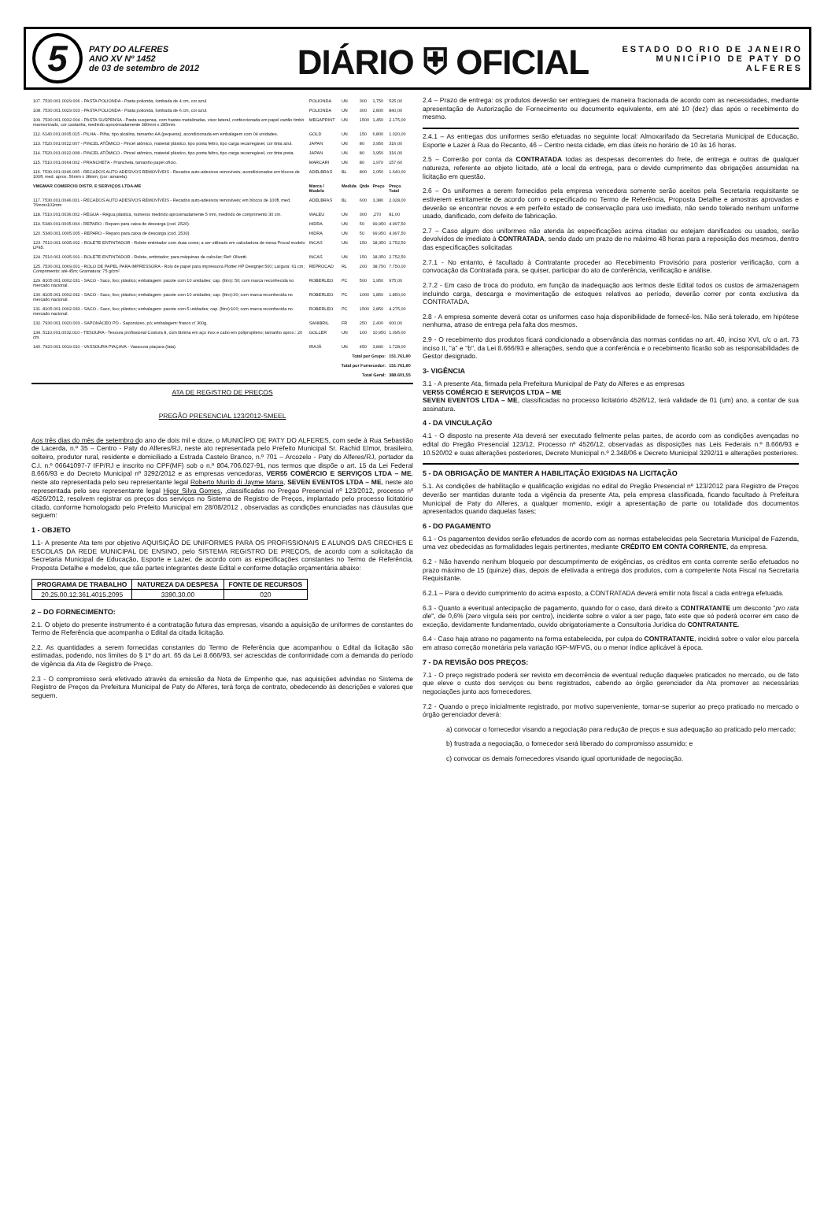5
PATY DO ALFERES
ANO XV Nº 1452
de 03 de setembro de 2012
DIÁRIO ⛨ OFICIAL
ESTADO DO RIO DE JANEIRO
MUNICÍPIO DE PATY DO ALFERES
| 107. 7530.001.0029.006 - PASTA POLIONDA - Pasta polionda, lombada de 4 cm, cor azul. | POLIONDA | UN | 300 | 1,750 | 525,00 |
| 108. 7530.001.0029.003 - PASTA POLIONDA - Pasta polionda, lombada de 6 cm, cor azul. | POLIONDA | UN | 300 | 2,800 | 840,00 |
| 109. 7530.001.0032.004 - PASTA SUSPENSA - Pasta suspensa, com hastes metalizadas, visor lateral, confeccionada em papel cartão timbó marmorizado, cor castanha, medindo aproximadamente 380mm x 285mm. | MEGAPRINT | UN | 1500 | 1,450 | 2.175,00 |
| 112. 6140.001.0005.015 - PILHA - Pilha, tipo alcalina, tamanho AA (pequena), acondicionada em embalagem com 04 unidades. | GOLD | UN | 150 | 6,800 | 1.020,00 |
| 113. 7520.001.0022.007 - PINCEL ATÔMICO - Pincel atômico, material plástico, tipo ponta feltro, tipo carga recarregável, cor tinta azul. | JAPAN | UN | 80 | 3,950 | 316,00 |
| 114. 7520.001.0022.008 - PINCEL ATÔMICO - Pincel atômico, material plástico, tipo ponta feltro, tipo carga recarregável, cor tinta preta. | JAPAN | UN | 80 | 3,950 | 316,00 |
| 115. 7510.001.0064.002 - PRANCHETA - Prancheta, tamanho papel ofício. | MARCARI | UN | 80 | 1,970 | 157,60 |
| 116. 7530.001.0046.005 - RECADOS AUTO ADESIVOS REMOVÍVEIS - Recados auto-adesivos removíveis; acondicionados em blocos de 100fl, med. aprox. 56mm x 38mm; (cor: amarela). | ADELBRAS | BL | 800 | 2,050 | 1.640,00 |
| VMGMAR COMERCIO DISTR. E SERVIÇOS LTDA-ME | Marca / Modelo | Medida | Qtde | Preço | Preço Total |
| 117. 7530.001.0046.001 - RECADOS AUTO ADESIVOS REMOVÍVEIS - Recados auto-adesivos removiveis; em blocos de 100fl, med. 76mmx102mm | ADELBRAS | BL | 600 | 3,380 | 2.028,00 |
| 118. 7510.001.0036.002 - RÉGUA - Régua plástica, numeros medindo aproximadamente 5 mm, medindo de comprimento 30 cm. | WALEU | UN | 300 | ,270 | 81,00 |
| 119. 5340.001.0005.004 - REPARO - Reparo para caixa de descarga (cod. 2520). | HIDRA | UN | 50 | 99,950 | 4.997,50 |
| 120. 5340.001.0005.005 - REPARO - Reparo para caixa de descarga (cod. 2530). | HIDRA | UN | 50 | 99,950 | 4.997,50 |
| 123. 7510.001.0035.002 - ROLETE ENTINTADOR - Rolete entintador com duas cores; a ser utilizado em calculadora de mesa Procal modelo LP45. | INCAS | UN | 150 | 18,350 | 2.752,50 |
| 124. 7510.001.0035.001 - ROLETE ENTINTADOR - Rolete, entintador; para máquinas de calcular; Ref: Olivetti. | INCAS | UN | 150 | 18,350 | 2.752,50 |
| 125. 7530.001.0069.001 - ROLO DE PAPEL PARA IMPRESSORA - Rolo de papel para impressora Plotter HP Designjet 500; Largura: 61 cm; Comprimento: até 45m; Gramatura: 75 g/cm². | REPROCAD | RL | 200 | 38,750 | 7.750,00 |
| 129. 8105.001.0002.031 - SACO - Saco, lixo; plástico; embalagem: pacote com 10 unidades; cap. (litro): 50; com marca reconhecida no mercado nacional. | ROBERLEO | PC | 500 | 1,950 | 975,00 |
| 130. 8105.001.0002.032 - SACO - Saco, lixo; plástico; embalagem: pacote com 10 unidades; cap. (litro):30; com marca reconhecida no mercado nacional. | ROBERLEO | PC | 1000 | 1,850 | 1.850,00 |
| 131. 8105.001.0002.033 - SACO - Saco, lixo; plástico; embalagem: pacote com 5 unidades; cap. (litro):100; com marca reconhecida no mercado nacional. | ROBERLEO | PC | 1500 | 2,850 | 4.275,00 |
| 132. 7930.001.0020.003 - SAPONÁCEO PÓ - Saponáceo, pó; embalagem: frasco c/ 300g. | SANIBRIL | FR | 250 | 2,400 | 600,00 |
| 134. 5110.001.0032.010 - TESOURA - Tesoura profissional Costura 8, com lâmina em aço inox e cabo em polipropileno; tamanho aprox.: 20 cm. | GOLLER | UN | 100 | 10,950 | 1.095,00 |
| 140. 7920.001.0019.010 - VASSOURA PIAÇAVA - Vassoura piaçava (lata). | IRAJÁ | UN | 450 | 3,840 | 1.728,00 |
| Total por Grupo: | | | | | 151.761,80 |
| Total por Fornecedor: | | | | | 151.761,80 |
| Total Geral: | | | | | 388.601,55 |
ATA DE REGISTRO DE PREÇOS
PREGÃO PRESENCIAL 123/2012-SMEEL
Aos três dias do mês de setembro do ano de dois mil e doze, o MUNICÍPO DE PATY DO ALFERES, com sede à Rua Sebastião de Lacerda, n.º 35 – Centro - Paty do Alferes/RJ, neste ato representada pelo Prefeito Municipal Sr. Rachid Elmor, brasileiro, solteiro, produtor rural, residente e domiciliado a Estrada Castelo Branco, n.º 701 – Arcozelo - Paty do Alferes/RJ, portador da C.I. n.º 06641097-7 IFP/RJ e inscrito no CPF(MF) sob o n.º 804.706.027-91, nos termos que dispõe o art. 15 da Lei Federal 8.666/93 e do Decreto Municipal nº 3292/2012 e as empresas vencedoras, VER55 COMÉRCIO E SERVIÇOS LTDA – ME, neste ato representada pelo seu representante legal Roberto Murilo di Jayme Marra, SEVEN EVENTOS LTDA – ME, neste ato representada pelo seu representante legal Higor Silva Gomes, ,classificadas no Pregao Presencial nº 123/2012, processo nº 4526/2012, resolvem registrar os preços dos serviços no Sistema de Registro de Preços, implantado pelo processo licitatório citado, conforme homologado pelo Prefeito Municipal em 28/08/2012 , observadas as condições enunciadas nas cláusulas que seguem:
1 - OBJETO
1.1- A presente Ata tem por objetivo AQUISIÇÃO DE UNIFORMES PARA OS PROFISSIONAIS E ALUNOS DAS CRECHES E ESCOLAS DA REDE MUNICIPAL DE ENSINO, pelo SISTEMA REGISTRO DE PREÇOS, de acordo com a solicitação da Secretaria Municipal de Educação, Esporte e Lazer, de acordo com as especificações constantes no Termo de Referência, Proposta Detalhe e modelos, que são partes integrantes deste Edital e conforme dotação orçamentária abaixo:
| PROGRAMA DE TRABALHO | NATUREZA DA DESPESA | FONTE DE RECURSOS |
| --- | --- | --- |
| 20.25.00.12.361.4015.2095 | 3390.30.00 | 020 |
2 – DO FORNECIMENTO:
2.1. O objeto do presente instrumento é a contratação futura das empresas, visando a aquisição de uniformes de constantes do Termo de Referência que acompanha o Edital da citada licitação.
2.2. As quantidades a serem fornecidas constantes do Termo de Referência que acompanhou o Edital da licitação são estimadas, podendo, nos limites do § 1º do art. 65 da Lei 8.666/93, ser acrescidas de conformidade com a demanda do período de vigência da Ata de Registro de Preço.
2.3 - O compromisso será efetivado através da emissão da Nota de Empenho que, nas aquisições advindas no Sistema de Registro de Preços da Prefeitura Municipal de Paty do Alferes, terá força de contrato, obedecendo às descrições e valores que seguem.
2.4 – Prazo de entrega: os produtos deverão ser entregues de maneira fracionada de acordo com as necessidades, mediante apresentação de Autorização de Fornecimento ou documento equivalente, em até 10 (dez) dias após o recebimento do mesmo.
2.4.1 – As entregas dos uniformes serão efetuadas no seguinte local: Almoxarifado da Secretaria Municipal de Educação, Esporte e Lazer á Rua do Recanto, 46 – Centro nesta cidade, em dias úteis no horário de 10 às 16 horas.
2.5 – Correrão por conta da CONTRATADA todas as despesas decorrentes do frete, de entrega e outras de qualquer natureza, referente ao objeto licitado, até o local da entrega, para o devido cumprimento das obrigações assumidas na licitação em questão.
2.6 – Os uniformes a serem fornecidos pela empresa vencedora somente serão aceitos pela Secretaria requisitante se estiverem estritamente de acordo com o especificado no Termo de Referência, Proposta Detalhe e amostras aprovadas e deverão se encontrar novos e em perfeito estado de conservação para uso imediato, não sendo tolerado nenhum uniforme usado, danificado, com defeito de fabricação.
2.7 – Caso algum dos uniformes não atenda às especificações acima citadas ou estejam danificados ou usados, serão devolvidos de imediato à CONTRATADA, sendo dado um prazo de no máximo 48 horas para a reposição dos mesmos, dentro das especificações solicitadas
2.7.1 - No entanto, é facultado à Contratante proceder ao Recebimento Provisório para posterior verificação, com a convocação da Contratada para, se quiser, participar do ato de conferência, verificação e análise.
2.7.2 - Em caso de troca do produto, em função da inadequação aos termos deste Edital todos os custos de armazenagem incluindo carga, descarga e movimentação de estoques relativos ao período, deverão correr por conta exclusiva da CONTRATADA.
2.8 - A empresa somente deverá cotar os uniformes caso haja disponibilidade de fornecê-los. Não será tolerado, em hipótese nenhuma, atraso de entrega pela falta dos mesmos.
2.9 - O recebimento dos produtos ficará condicionado a observância das normas contidas no art. 40, inciso XVI, c/c o art. 73 inciso II, "a" e "b", da Lei 8.666/93 e alterações, sendo que a conferência e o recebimento ficarão sob as responsabilidades de Gestor designado.
3- VIGÊNCIA
3.1 - A presente Ata, firmada pela Prefeitura Municipal de Paty do Alferes e as empresas
VER55 COMÉRCIO E SERVIÇOS LTDA – ME
SEVEN EVENTOS LTDA – ME, classificadas no processo licitatório 4526/12, terá validade de 01 (um) ano, a contar de sua assinatura.
4 - DA VINCULAÇÃO
4.1 - O disposto na presente Ata deverá ser executado fielmente pelas partes, de acordo com as condições avençadas no edital do Pregão Presencial 123/12, Processo nº 4526/12, observadas as disposições nas Leis Federais n.º 8.666/93 e 10.520/02 e suas alterações posteriores, Decreto Municipal n.º 2.348/06 e Decreto Municipal 3292/11 e alterações posteriores.
5 - DA OBRIGAÇÃO DE MANTER A HABILITAÇÃO EXIGIDAS NA LICITAÇÃO
5.1. As condições de habilitação e qualificação exigidas no edital do Pregão Presencial nº 123/2012 para Registro de Preços deverão ser mantidas durante toda a vigência da presente Ata, pela empresa classificada, ficando facultado à Prefeitura Municipal de Paty do Alferes, a qualquer momento, exigir a apresentação de parte ou totalidade dos documentos apresentados quando daquelas fases;
6 - DO PAGAMENTO
6.1 - Os pagamentos devidos serão efetuados de acordo com as normas estabelecidas pela Secretaria Municipal de Fazenda, uma vez obedecidas as formalidades legais pertinentes, mediante CRÉDITO EM CONTA CORRENTE, da empresa.
6.2 - Não havendo nenhum bloqueio por descumprimento de exigências, os créditos em conta corrente serão efetuados no prazo máximo de 15 (quinze) dias, depois de efetivada a entrega dos produtos, com a competente Nota Fiscal na Secretaria Requisitante.
6.2.1 – Para o devido cumprimento do acima exposto, a CONTRATADA deverá emitir nota fiscal a cada entrega efetuada.
6.3 - Quanto a eventual antecipação de pagamento, quando for o caso, dará direito a CONTRATANTE um desconto "pro rata die", de 0,6% (zero vírgula seis por centro), incidente sobre o valor a ser pago, fato este que só poderá ocorrer em caso de exceção, devidamente fundamentado, ouvido obrigatoriamente a Consultoria Jurídica do CONTRATANTE.
6.4 - Caso haja atraso no pagamento na forma estabelecida, por culpa do CONTRATANTE, incidirá sobre o valor e/ou parcela em atraso correção monetária pela variação IGP-M/FVG, ou o menor índice aplicável à época.
7 - DA REVISÃO DOS PREÇOS:
7.1 - O preço registrado poderá ser revisto em decorrência de eventual redução daqueles praticados no mercado, ou de fato que eleve o custo dos serviços ou bens registrados, cabendo ao órgão gerenciador da Ata promover as necessárias negociações junto aos fornecedores.
7.2 - Quando o preço inicialmente registrado, por motivo superveniente, tornar-se superior ao preço praticado no mercado o órgão gerenciador deverá:
a) convocar o fornecedor visando a negociação para redução de preços e sua adequação ao praticado pelo mercado;
b) frustrada a negociação, o fornecedor será liberado do compromisso assumido; e
c) convocar os demais fornecedores visando igual oportunidade de negociação.